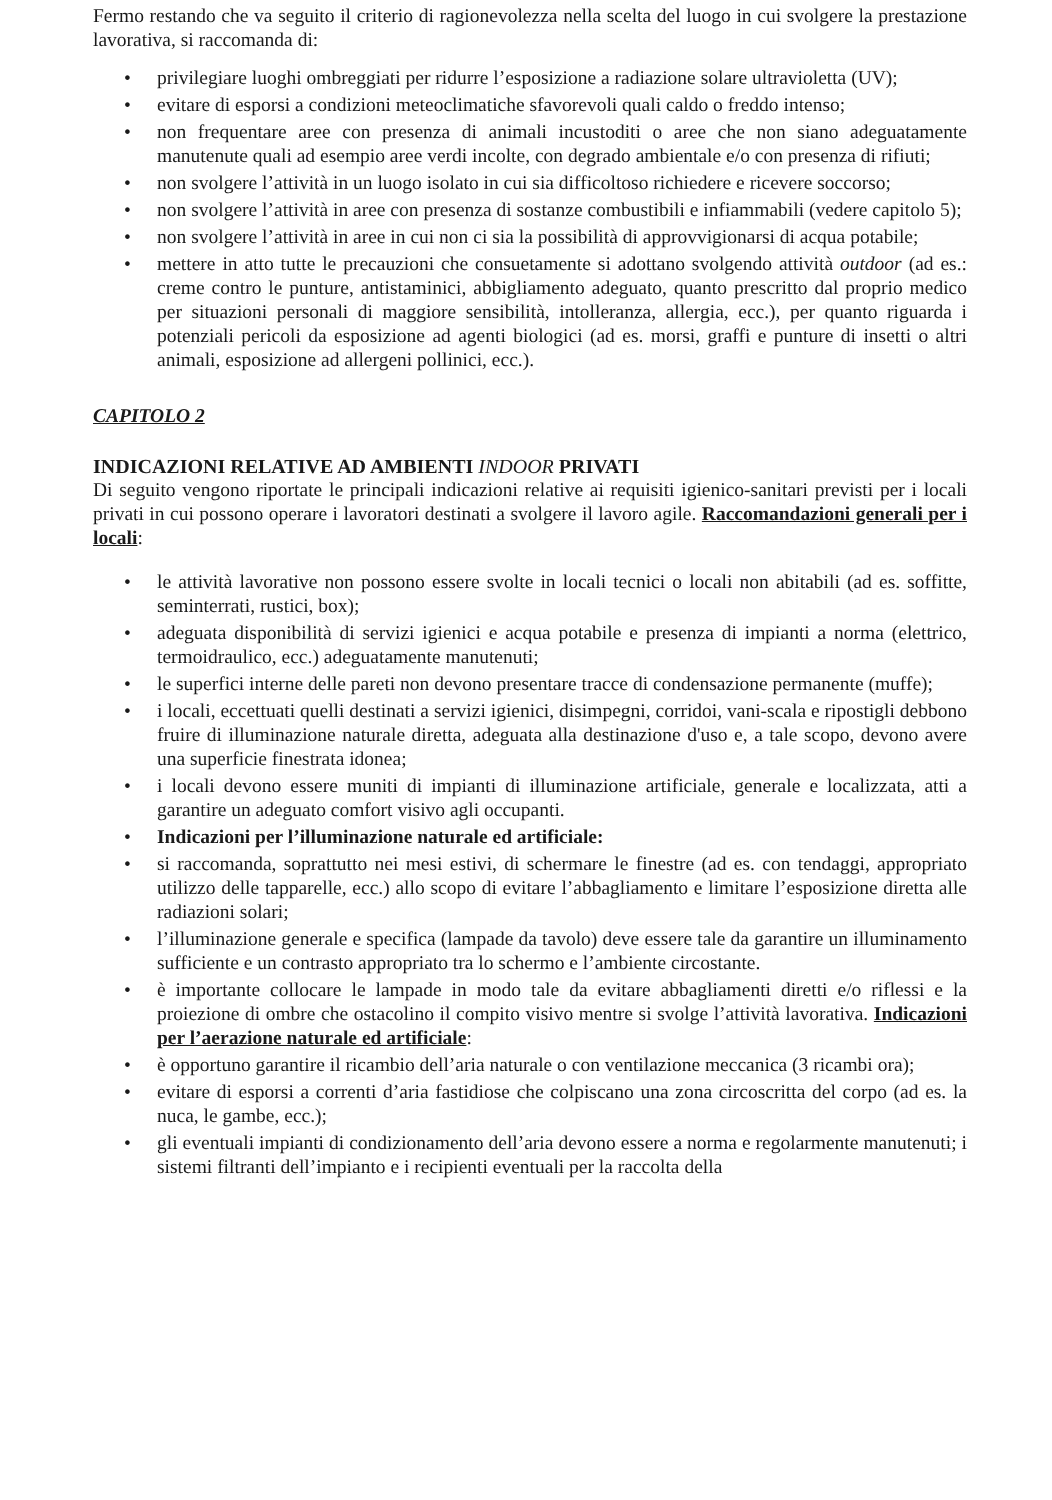Fermo restando che va seguito il criterio di ragionevolezza nella scelta del luogo in cui svolgere la prestazione lavorativa, si raccomanda di:
• privilegiare luoghi ombreggiati per ridurre l’esposizione a radiazione solare ultravioletta (UV);
• evitare di esporsi a condizioni meteoclimatiche sfavorevoli quali caldo o freddo intenso;
• non frequentare aree con presenza di animali incustoditi o aree che non siano adeguatamente manutenute quali ad esempio aree verdi incolte, con degrado ambientale e/o con presenza di rifiuti;
• non svolgere l’attività in un luogo isolato in cui sia difficoltoso richiedere e ricevere soccorso;
• non svolgere l’attività in aree con presenza di sostanze combustibili e infiammabili (vedere capitolo 5);
• non svolgere l’attività in aree in cui non ci sia la possibilità di approvvigionarsi di acqua potabile;
• mettere in atto tutte le precauzioni che consuetamente si adottano svolgendo attività outdoor (ad es.: creme contro le punture, antistaminici, abbigliamento adeguato, quanto prescritto dal proprio medico per situazioni personali di maggiore sensibilità, intolleranza, allergia, ecc.), per quanto riguarda i potenziali pericoli da esposizione ad agenti biologici (ad es. morsi, graffi e punture di insetti o altri animali, esposizione ad allergeni pollinici, ecc.).
CAPITOLO 2
INDICAZIONI RELATIVE AD AMBIENTI INDOOR PRIVATI
Di seguito vengono riportate le principali indicazioni relative ai requisiti igienico-sanitari previsti per i locali privati in cui possono operare i lavoratori destinati a svolgere il lavoro agile. Raccomandazioni generali per i locali:
• le attività lavorative non possono essere svolte in locali tecnici o locali non abitabili (ad es. soffitte, seminterrati, rustici, box);
• adeguata disponibilità di servizi igienici e acqua potabile e presenza di impianti a norma (elettrico, termoidraulico, ecc.) adeguatamente manutenuti;
• le superfici interne delle pareti non devono presentare tracce di condensazione permanente (muffe);
• i locali, eccettuati quelli destinati a servizi igienici, disimpegni, corridoi, vani-scala e ripostigli debbono fruire di illuminazione naturale diretta, adeguata alla destinazione d'uso e, a tale scopo, devono avere una superficie finestrata idonea;
• i locali devono essere muniti di impianti di illuminazione artificiale, generale e localizzata, atti a garantire un adeguato comfort visivo agli occupanti.
• Indicazioni per l’illuminazione naturale ed artificiale:
• si raccomanda, soprattutto nei mesi estivi, di schermare le finestre (ad es. con tendaggi, appropriato utilizzo delle tapparelle, ecc.) allo scopo di evitare l’abbagliamento e limitare l’esposizione diretta alle radiazioni solari;
• l’illuminazione generale e specifica (lampade da tavolo) deve essere tale da garantire un illuminamento sufficiente e un contrasto appropriato tra lo schermo e l’ambiente circostante.
• è importante collocare le lampade in modo tale da evitare abbagliamenti diretti e/o riflessi e la proiezione di ombre che ostacolino il compito visivo mentre si svolge l’attività lavorativa. Indicazioni per l’aerazione naturale ed artificiale:
• è opportuno garantire il ricambio dell’aria naturale o con ventilazione meccanica (3 ricambi ora);
• evitare di esporsi a correnti d’aria fastidiose che colpiscano una zona circoscritta del corpo (ad es. la nuca, le gambe, ecc.);
• gli eventuali impianti di condizionamento dell’aria devono essere a norma e regolarmente manutenuti; i sistemi filtranti dell’impianto e i recipienti eventuali per la raccolta della